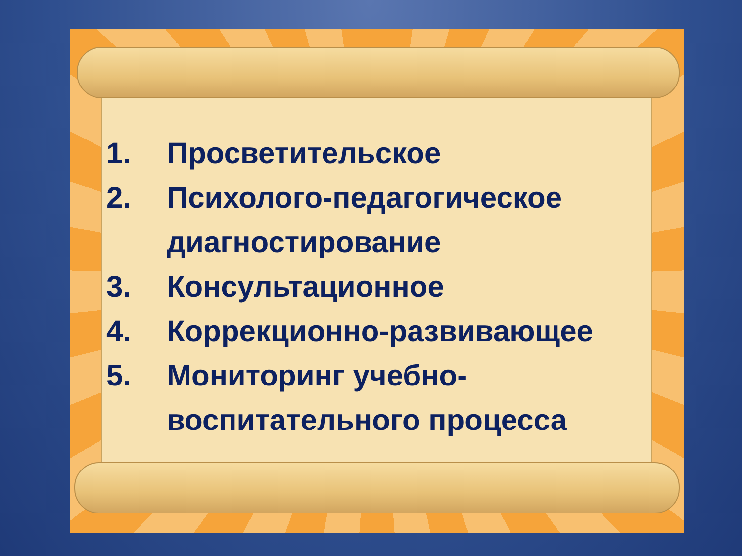1. Просветительское
2. Психолого-педагогическое диагностирование
3. Консультационное
4. Коррекционно-развивающее
5. Мониторинг учебно-воспитательного процесса